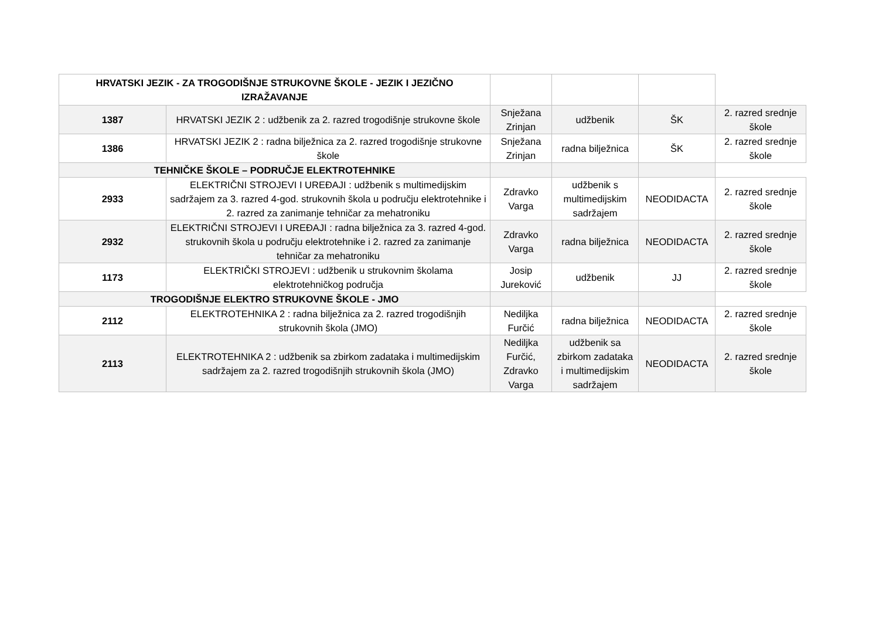| HRVATSKI JEZIK - ZA TROGODIŠNJE STRUKOVNE ŠKOLE - JEZIK I JEZIČNO IZRAŽAVANJE | | | | | |
| 1387 | HRVATSKI JEZIK 2 : udžbenik za 2. razred trogodišnje strukovne škole | Snježana Zrinjan | udžbenik | ŠK | 2. razred srednje škole |
| 1386 | HRVATSKI JEZIK 2 : radna bilježnica za 2. razred trogodišnje strukovne škole | Snježana Zrinjan | radna bilježnica | ŠK | 2. razred srednje škole |
| TEHNIČKE ŠKOLE – PODRUČJE ELEKTROTEHNIKE | | | | | |
| 2933 | ELEKTRIČNI STROJEVI I UREĐAJI : udžbenik s multimedijskim sadržajem za 3. razred 4-god. strukovnih škola u području elektrotehnike i 2. razred za zanimanje tehničar za mehatroniku | Zdravko Varga | udžbenik s multimedijskim sadržajem | NEODIDACTA | 2. razred srednje škole |
| 2932 | ELEKTRIČNI STROJEVI I UREĐAJI : radna bilježnica za 3. razred 4-god. strukovnih škola u području elektrotehnike i 2. razred za zanimanje tehničar za mehatroniku | Zdravko Varga | radna bilježnica | NEODIDACTA | 2. razred srednje škole |
| 1173 | ELEKTRIČKI STROJEVI : udžbenik u strukovnim školama elektrotehničkog područja | Josip Jureković | udžbenik | JJ | 2. razred srednje škole |
| TROGODIŠNJE ELEKTRO STRUKOVNE ŠKOLE - JMO | | | | | |
| 2112 | ELEKTROTEHNIKA 2 : radna bilježnica za 2. razred trogodišnjih strukovnih škola (JMO) | Nediljka Furčić | radna bilježnica | NEODIDACTA | 2. razred srednje škole |
| 2113 | ELEKTROTEHNIKA 2 : udžbenik sa zbirkom zadataka i multimedijskim sadržajem za 2. razred trogodišnjih strukovnih škola (JMO) | Nediljka Furčić, Zdravko Varga | udžbenik sa zbirkom zadataka i multimedijskim sadržajem | NEODIDACTA | 2. razred srednje škole |